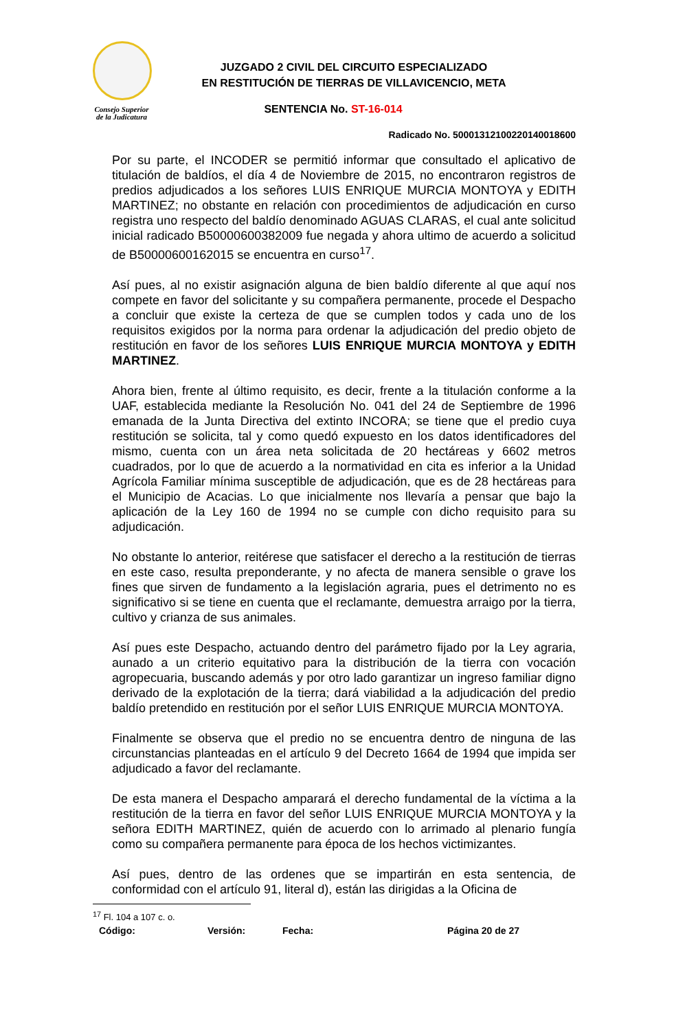Consejo Superior
de la Judicatura
JUZGADO 2 CIVIL DEL CIRCUITO ESPECIALIZADO
EN RESTITUCIÓN DE TIERRAS DE VILLAVICENCIO, META
SENTENCIA No. ST-16-014
Radicado No. 50001312100220140018600
Por su parte, el INCODER se permitió informar que consultado el aplicativo de titulación de baldíos, el día 4 de Noviembre de 2015, no encontraron registros de predios adjudicados a los señores LUIS ENRIQUE MURCIA MONTOYA y EDITH MARTINEZ; no obstante en relación con procedimientos de adjudicación en curso registra uno respecto del baldío denominado AGUAS CLARAS, el cual ante solicitud inicial radicado B50000600382009 fue negada y ahora ultimo de acuerdo a solicitud de B50000600162015 se encuentra en curso<sup>17</sup>.
Así pues, al no existir asignación alguna de bien baldío diferente al que aquí nos compete en favor del solicitante y su compañera permanente, procede el Despacho a concluir que existe la certeza de que se cumplen todos y cada uno de los requisitos exigidos por la norma para ordenar la adjudicación del predio objeto de restitución en favor de los señores LUIS ENRIQUE MURCIA MONTOYA y EDITH MARTINEZ.
Ahora bien, frente al último requisito, es decir, frente a la titulación conforme a la UAF, establecida mediante la Resolución No. 041 del 24 de Septiembre de 1996 emanada de la Junta Directiva del extinto INCORA; se tiene que el predio cuya restitución se solicita, tal y como quedó expuesto en los datos identificadores del mismo, cuenta con un área neta solicitada de 20 hectáreas y 6602 metros cuadrados, por lo que de acuerdo a la normatividad en cita es inferior a la Unidad Agrícola Familiar mínima susceptible de adjudicación, que es de 28 hectáreas para el Municipio de Acacias. Lo que inicialmente nos llevaría a pensar que bajo la aplicación de la Ley 160 de 1994 no se cumple con dicho requisito para su adjudicación.
No obstante lo anterior, reitérese que satisfacer el derecho a la restitución de tierras en este caso, resulta preponderante, y no afecta de manera sensible o grave los fines que sirven de fundamento a la legislación agraria, pues el detrimento no es significativo si se tiene en cuenta que el reclamante, demuestra arraigo por la tierra, cultivo y crianza de sus animales.
Así pues este Despacho, actuando dentro del parámetro fijado por la Ley agraria, aunado a un criterio equitativo para la distribución de la tierra con vocación agropecuaria, buscando además y por otro lado garantizar un ingreso familiar digno derivado de la explotación de la tierra; dará viabilidad a la adjudicación del predio baldío pretendido en restitución por el señor LUIS ENRIQUE MURCIA MONTOYA.
Finalmente se observa que el predio no se encuentra dentro de ninguna de las circunstancias planteadas en el artículo 9 del Decreto 1664 de 1994 que impida ser adjudicado a favor del reclamante.
De esta manera el Despacho amparará el derecho fundamental de la víctima a la restitución de la tierra en favor del señor LUIS ENRIQUE MURCIA MONTOYA y la señora EDITH MARTINEZ, quién de acuerdo con lo arrimado al plenario fungía como su compañera permanente para época de los hechos victimizantes.
Así pues, dentro de las ordenes que se impartirán en esta sentencia, de conformidad con el artículo 91, literal d), están las dirigidas a la Oficina de
<sup>17</sup> Fl. 104 a 107 c. o.
Código: Versión: Fecha: Página 20 de 27